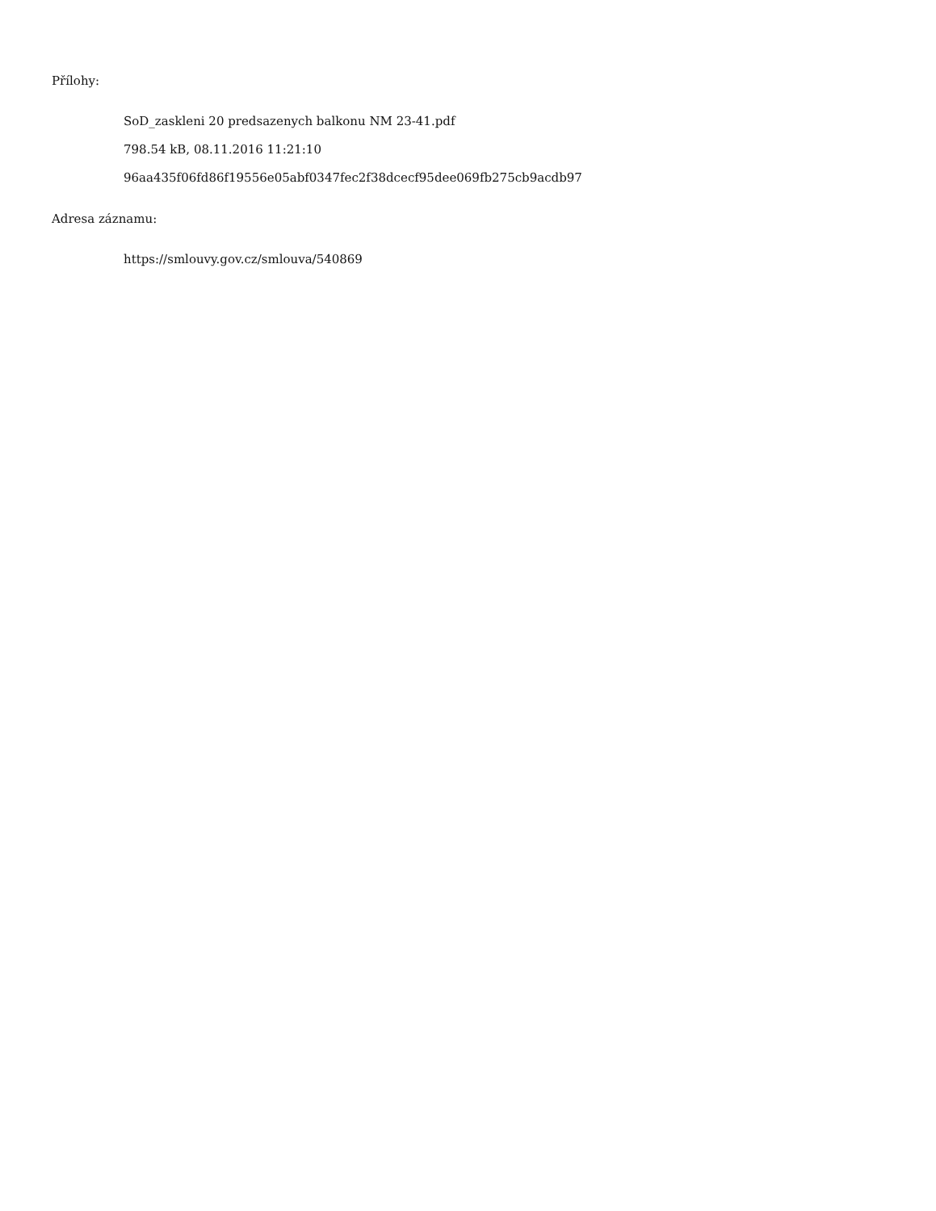Přílohy:
SoD_zaskleni 20 predsazenych balkonu NM 23-41.pdf
798.54 kB, 08.11.2016 11:21:10
96aa435f06fd86f19556e05abf0347fec2f38dcecf95dee069fb275cb9acdb97
Adresa záznamu:
https://smlouvy.gov.cz/smlouva/540869